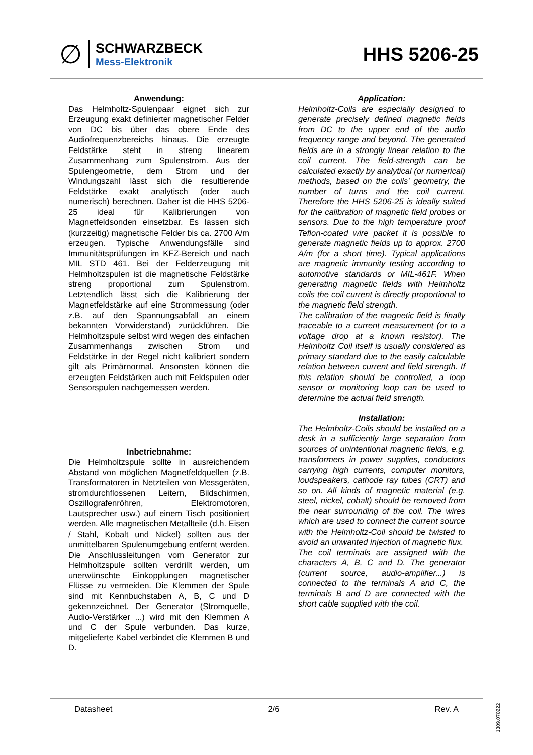∅
SCHWARZBECK
Mess-Elektronik
HHS 5206-25
Anwendung:
Das Helmholtz-Spulenpaar eignet sich zur Erzeugung exakt definierter magnetischer Felder von DC bis über das obere Ende des Audiofrequenzbereichs hinaus. Die erzeugte Feldstärke steht in streng linearem Zusammenhang zum Spulenstrom. Aus der Spulengeometrie, dem Strom und der Windungszahl lässt sich die resultierende Feldstärke exakt analytisch (oder auch numerisch) berechnen. Daher ist die HHS 5206-25 ideal für Kalibrierungen von Magnetfeldsonden einsetzbar. Es lassen sich (kurzzeitig) magnetische Felder bis ca. 2700 A/m erzeugen. Typische Anwendungsfälle sind Immunitätsprüfungen im KFZ-Bereich und nach MIL STD 461. Bei der Felderzeugung mit Helmholtzspulen ist die magnetische Feldstärke streng proportional zum Spulenstrom. Letztendlich lässt sich die Kalibrierung der Magnetfeldstärke auf eine Strommessung (oder z.B. auf den Spannungsabfall an einem bekannten Vorwiderstand) zurückführen. Die Helmholtzspule selbst wird wegen des einfachen Zusammenhangs zwischen Strom und Feldstärke in der Regel nicht kalibriert sondern gilt als Primärnormal. Ansonsten können die erzeugten Feldstärken auch mit Feldspulen oder Sensorspulen nachgemessen werden.
Inbetriebnahme:
Die Helmholtzspule sollte in ausreichendem Abstand von möglichen Magnetfeldquellen (z.B. Transformatoren in Netzteilen von Messgeräten, stromdurchflossenen Leitern, Bildschirmen, Oszillografenröhren, Elektromotoren, Lautsprecher usw.) auf einem Tisch positioniert werden. Alle magnetischen Metallteile (d.h. Eisen / Stahl, Kobalt und Nickel) sollten aus der unmittelbaren Spulenumgebung entfernt werden. Die Anschlussleitungen vom Generator zur Helmholtzspule sollten verdrillt werden, um unerwünschte Einkopplungen magnetischer Flüsse zu vermeiden. Die Klemmen der Spule sind mit Kennbuchstaben A, B, C und D gekennzeichnet. Der Generator (Stromquelle, Audio-Verstärker ...) wird mit den Klemmen A und C der Spule verbunden. Das kurze, mitgelieferte Kabel verbindet die Klemmen B und D.
Application:
Helmholtz-Coils are especially designed to generate precisely defined magnetic fields from DC to the upper end of the audio frequency range and beyond. The generated fields are in a strongly linear relation to the coil current. The field-strength can be calculated exactly by analytical (or numerical) methods, based on the coils' geometry, the number of turns and the coil current. Therefore the HHS 5206-25 is ideally suited for the calibration of magnetic field probes or sensors. Due to the high temperature proof Teflon-coated wire packet it is possible to generate magnetic fields up to approx. 2700 A/m (for a short time). Typical applications are magnetic immunity testing according to automotive standards or MIL-461F. When generating magnetic fields with Helmholtz coils the coil current is directly proportional to the magnetic field strength.
The calibration of the magnetic field is finally traceable to a current measurement (or to a voltage drop at a known resistor). The Helmholtz Coil itself is usually considered as primary standard due to the easily calculable relation between current and field strength. If this relation should be controlled, a loop sensor or monitoring loop can be used to determine the actual field strength.
Installation:
The Helmholtz-Coils should be installed on a desk in a sufficiently large separation from sources of unintentional magnetic fields, e.g. transformers in power supplies, conductors carrying high currents, computer monitors, loudspeakers, cathode ray tubes (CRT) and so on. All kinds of magnetic material (e.g. steel, nickel, cobalt) should be removed from the near surrounding of the coil. The wires which are used to connect the current source with the Helmholtz-Coil should be twisted to avoid an unwanted injection of magnetic flux.
The coil terminals are assigned with the characters A, B, C and D. The generator (current source, audio-amplifier...) is connected to the terminals A and C, the terminals B and D are connected with the short cable supplied with the coil.
Datasheet 2/6 Rev. A
1309.070222